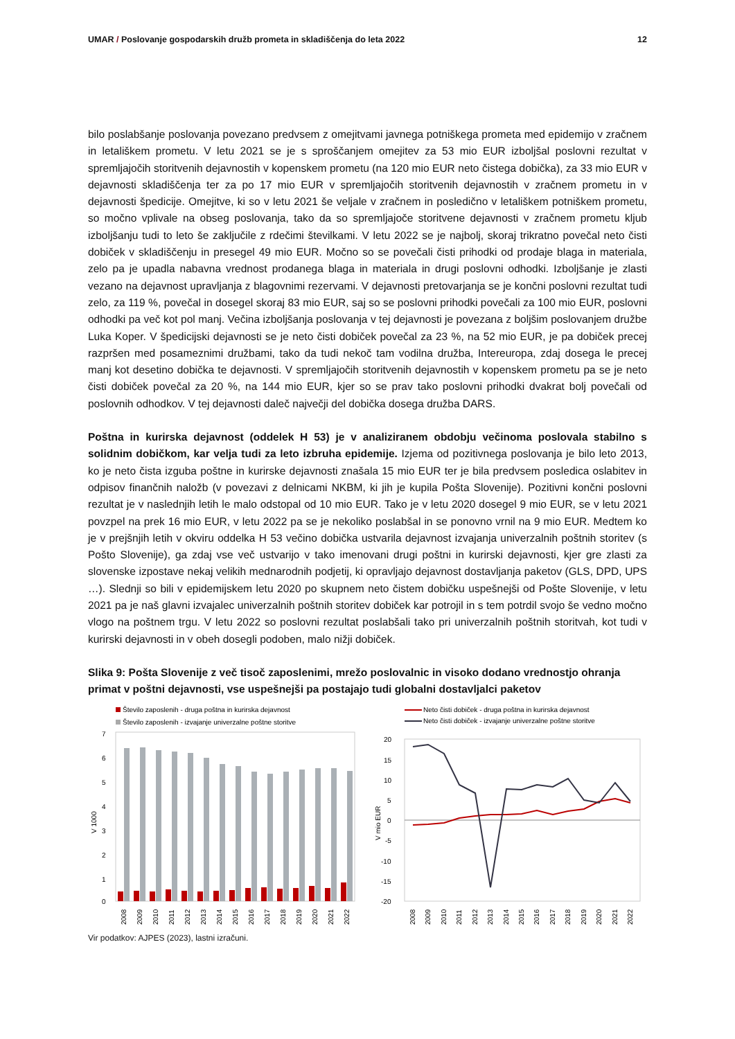UMAR / Poslovanje gospodarskih družb prometa in skladiščenja do leta 2022 12
bilo poslabšanje poslovanja povezano predvsem z omejitvami javnega potniškega prometa med epidemijo v zračnem in letališkem prometu. V letu 2021 se je s sproščanjem omejitev za 53 mio EUR izboljšal poslovni rezultat v spremljajočih storitvenih dejavnostih v kopenskem prometu (na 120 mio EUR neto čistega dobička), za 33 mio EUR v dejavnosti skladiščenja ter za po 17 mio EUR v spremljajočih storitvenih dejavnostih v zračnem prometu in v dejavnosti špedicije. Omejitve, ki so v letu 2021 še veljale v zračnem in posledično v letališkem potniškem prometu, so močno vplivale na obseg poslovanja, tako da so spremljajoče storitvene dejavnosti v zračnem prometu kljub izboljšanju tudi to leto še zaključile z rdečimi številkami. V letu 2022 se je najbolj, skoraj trikratno povečal neto čisti dobiček v skladiščenju in presegel 49 mio EUR. Močno so se povečali čisti prihodki od prodaje blaga in materiala, zelo pa je upadla nabavna vrednost prodanega blaga in materiala in drugi poslovni odhodki. Izboljšanje je zlasti vezano na dejavnost upravljanja z blagovnimi rezervami. V dejavnosti pretovarjanja se je končni poslovni rezultat tudi zelo, za 119 %, povečal in dosegel skoraj 83 mio EUR, saj so se poslovni prihodki povečali za 100 mio EUR, poslovni odhodki pa več kot pol manj. Večina izboljšanja poslovanja v tej dejavnosti je povezana z boljšim poslovanjem družbe Luka Koper. V špedicijski dejavnosti se je neto čisti dobiček povečal za 23 %, na 52 mio EUR, je pa dobiček precej razpršen med posameznimi družbami, tako da tudi nekoč tam vodilna družba, Intereuropa, zdaj dosega le precej manj kot desetino dobička te dejavnosti. V spremljajočih storitvenih dejavnostih v kopenskem prometu pa se je neto čisti dobiček povečal za 20 %, na 144 mio EUR, kjer so se prav tako poslovni prihodki dvakrat bolj povečali od poslovnih odhodkov. V tej dejavnosti daleč največji del dobička dosega družba DARS.
Poštna in kurirska dejavnost (oddelek H 53) je v analiziranem obdobju večinoma poslovala stabilno s solidnim dobičkom, kar velja tudi za leto izbruha epidemije. Izjema od pozitivnega poslovanja je bilo leto 2013, ko je neto čista izguba poštne in kurirske dejavnosti znašala 15 mio EUR ter je bila predvsem posledica oslabitev in odpisov finančnih naložb (v povezavi z delnicami NKBM, ki jih je kupila Pošta Slovenije). Pozitivni končni poslovni rezultat je v naslednjih letih le malo odstopal od 10 mio EUR. Tako je v letu 2020 dosegel 9 mio EUR, se v letu 2021 povzpel na prek 16 mio EUR, v letu 2022 pa se je nekoliko poslabšal in se ponovno vrnil na 9 mio EUR. Medtem ko je v prejšnjih letih v okviru oddelka H 53 večino dobička ustvarila dejavnost izvajanja univerzalnih poštnih storitev (s Pošto Slovenije), ga zdaj vse več ustvarijo v tako imenovani drugi poštni in kurirski dejavnosti, kjer gre zlasti za slovenske izpostave nekaj velikih mednarodnih podjetij, ki opravljajo dejavnost dostavljanja paketov (GLS, DPD, UPS …). Slednji so bili v epidemijskem letu 2020 po skupnem neto čistem dobičku uspešnejši od Pošte Slovenije, v letu 2021 pa je naš glavni izvajalec univerzalnih poštnih storitev dobiček kar potrojil in s tem potrdil svojo še vedno močno vlogo na poštnem trgu. V letu 2022 so poslovni rezultat poslabšali tako pri univerzalnih poštnih storitvah, kot tudi v kurirski dejavnosti in v obeh dosegli podoben, malo nižji dobiček.
Slika 9: Pošta Slovenije z več tisoč zaposlenimi, mrežo poslovalnic in visoko dodano vrednostjo ohranja primat v poštni dejavnosti, vse uspešnejši pa postajajo tudi globalni dostavljalci paketov
Število zaposlenih - druga poštna in kurirska dejavnost
Število zaposlenih - izvajanje univerzalne poštne storitve
7
6
5
4
3
2
1
0
V 1000
2008
2009
2010
2011
2012
2013
2014
2015
2016
2017
2018
2019
2020
2021
2022
Neto čisti dobiček - druga poštna in kurirska dejavnost
Neto čisti dobiček - izvajanje univerzalne poštne storitve
20
15
10
5
0
-5
-10
-15
-20
V mio EUR
2008
2009
2010
2011
2012
2013
2014
2015
2016
2017
2018
2019
2020
2021
2022
Vir podatkov: AJPES (2023), lastni izračuni.